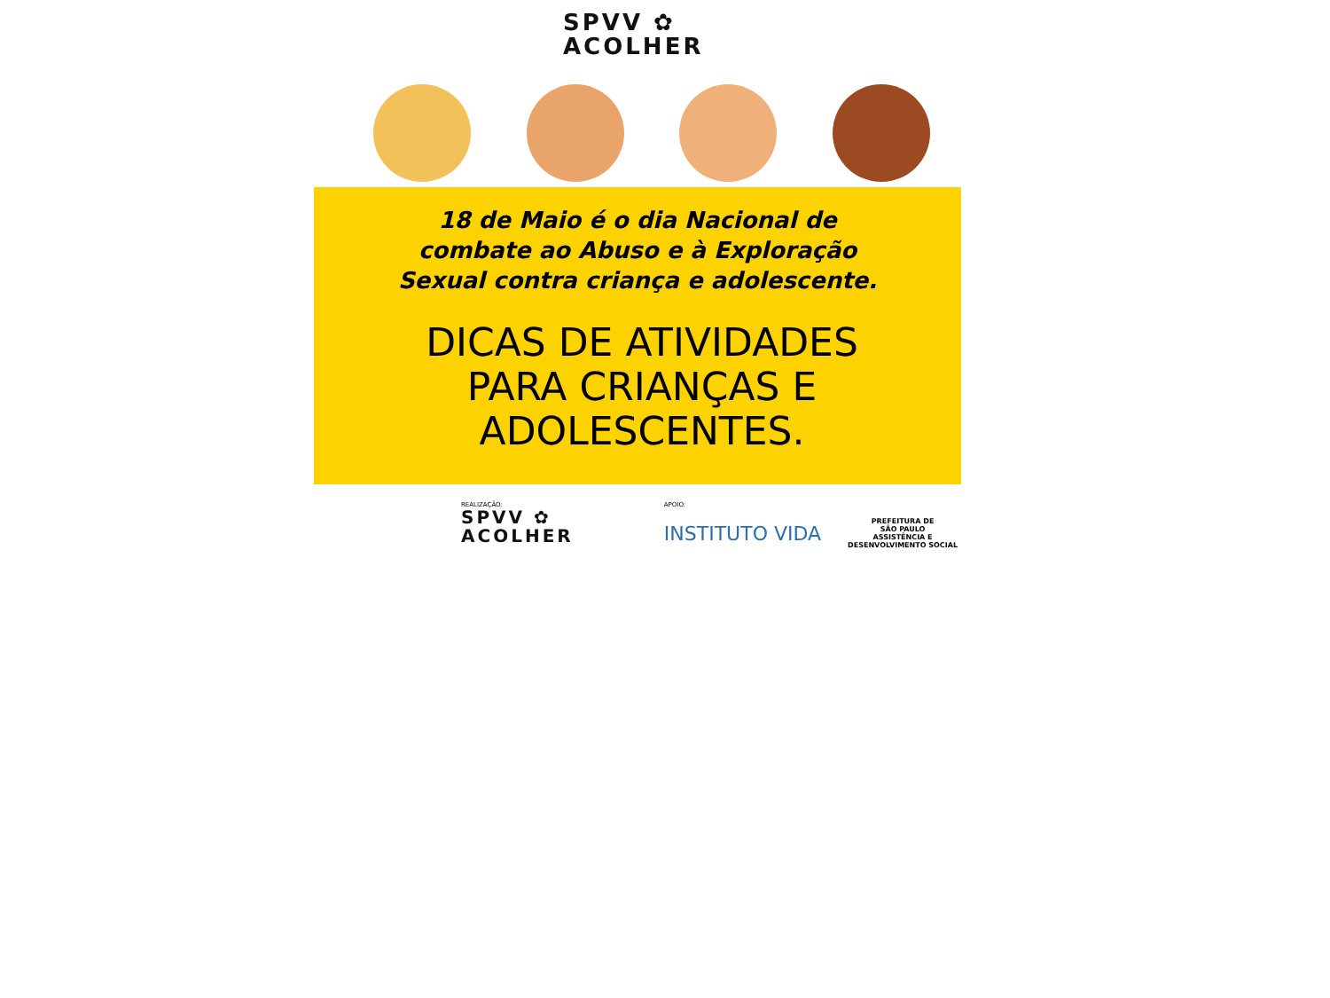SPVV ✿
ACOLHER
18 de Maio é o dia Nacional de
combate ao Abuso e à Exploração
Sexual contra criança e adolescente.
DICAS DE ATIVIDADES
PARA CRIANÇAS E
ADOLESCENTES.
REALIZAÇÃO:
SPVV ✿
ACOLHER
APOIO:
INSTITUTO VIDA
PREFEITURA DE
SÃO PAULO
ASSISTÊNCIA E
DESENVOLVIMENTO SOCIAL